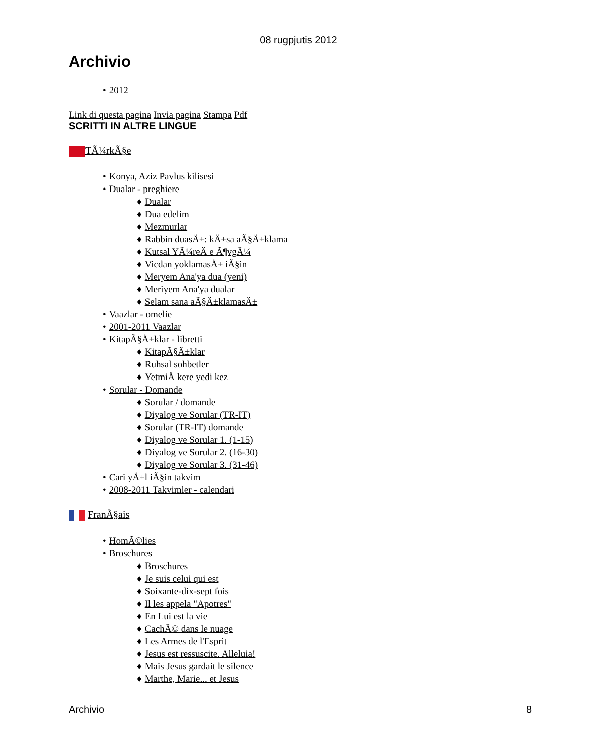08 rugpjutis 2012
Archivio
• 2012
Link di questa pagina Invia pagina Stampa Pdf
SCRITTI IN ALTRE LINGUE
TÃ¼rkÃ§e
• Konya, Aziz Pavlus kilisesi
• Dualar - preghiere
♦ Dualar
♦ Dua edelim
♦ Mezmurlar
♦ Rabbin duasÄ±: kÄ±sa aÃ§Ä±klama
♦ Kutsal YÃ¼reÄ e Ã¶vgÃ¼
♦ Vicdan yoklamasÄ± iÃ§in
♦ Meryem Ana'ya dua (yeni)
♦ Meriyem Ana'ya dualar
♦ Selam sana aÃ§Ä±klamasÄ±
• Vaazlar - omelie
• 2001-2011 Vaazlar
• KitapÃ§Ä±klar - libretti
♦ KitapÃ§Ä±klar
♦ Ruhsal sohbetler
♦ YetmiÅ kere yedi kez
• Sorular - Domande
♦ Sorular / domande
♦ Diyalog ve Sorular (TR-IT)
♦ Sorular (TR-IT) domande
♦ Diyalog ve Sorular 1. (1-15)
♦ Diyalog ve Sorular 2. (16-30)
♦ Diyalog ve Sorular 3. (31-46)
• Cari yÄ±l iÃ§in takvim
• 2008-2011 Takvimler - calendari
FranÃ§ais
• HomÃ©lies
• Broschures
♦ Broschures
♦ Je suis celui qui est
♦ Soixante-dix-sept fois
♦ Il les appela "Apotres"
♦ En Lui est la vie
♦ CachÃ© dans le nuage
♦ Les Armes de l'Esprit
♦ Jesus est ressuscite. Alleluia!
♦ Mais Jesus gardait le silence
♦ Marthe, Marie... et Jesus
Archivio 8